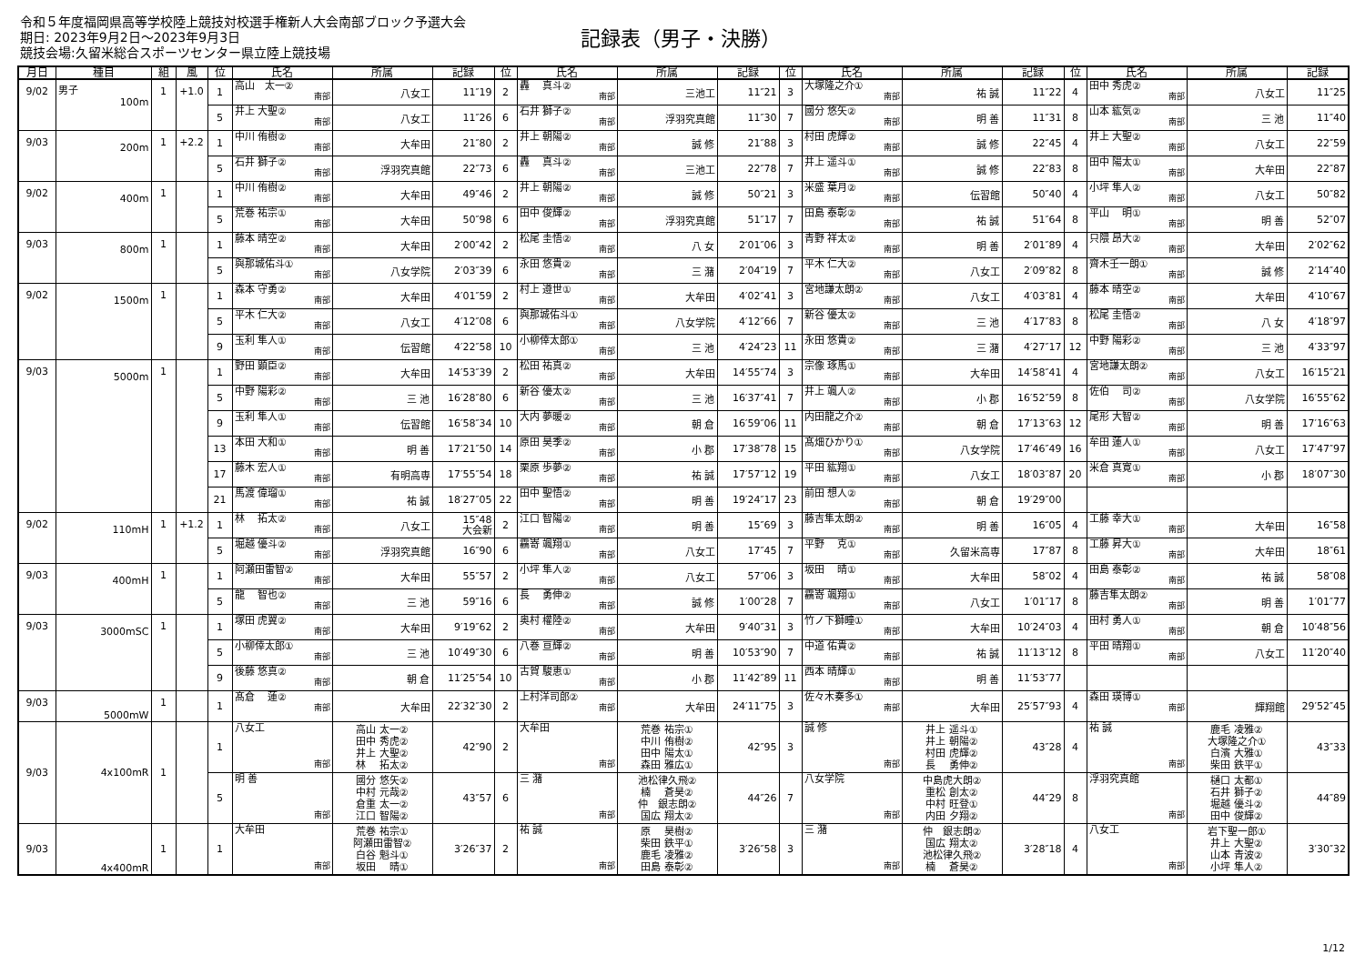令和５年度福岡県高等学校陸上競技対校選手権新人大会南部ブロック予選大会
期日: 2023年9月2日～2023年9月3日
競技会場:久留米総合スポーツセンター県立陸上競技場
記録表（男子・決勝）
| 月日 | 種目 | 組 | 風 | 位 | 氏名 | 所属 | 記録 | 位 | 氏名 | 所属 | 記録 | 位 | 氏名 | 所属 | 記録 | 位 | 氏名 | 所属 | 記録 |
| --- | --- | --- | --- | --- | --- | --- | --- | --- | --- | --- | --- | --- | --- | --- | --- | --- | --- | --- | --- |
| 9/02 | 男子 100m | 1 | +1.0 | 1 | 高山 太一② 南部 | 八女工 | 11″19 | 2 | 轟 真斗② 南部 | 三池工 | 11″21 | 3 | 大塚隆之介① 南部 | 祐 誠 | 11″22 | 4 | 田中 秀虎② 南部 | 八女工 | 11″25 |
| | | | | 5 | 井上 大聖② 南部 | 八女工 | 11″26 | 6 | 石井 獅子② 南部 | 浮羽究真館 | 11″30 | 7 | 國分 悠矢② 南部 | 明 善 | 11″31 | 8 | 山本 紘気② 南部 | 三 池 | 11″40 |
| 9/03 | 200m | 1 | +2.2 | 1 | 中川 侑樹② 南部 | 大牟田 | 21″80 | 2 | 井上 朝陽② 南部 | 誠 修 | 21″88 | 3 | 村田 虎輝② 南部 | 誠 修 | 22″45 | 4 | 井上 大聖② 南部 | 八女工 | 22″59 |
| | | | | 5 | 石井 獅子② 南部 | 浮羽究真館 | 22″73 | 6 | 轟 真斗② 南部 | 三池工 | 22″78 | 7 | 井上 遥斗① 南部 | 誠 修 | 22″83 | 8 | 田中 陽太① 南部 | 大牟田 | 22″87 |
| 9/02 | 400m | 1 | | 1 | 中川 侑樹② 南部 | 大牟田 | 49″46 | 2 | 井上 朝陽② 南部 | 誠 修 | 50″21 | 3 | 米盛 葉月② 南部 | 伝習館 | 50″40 | 4 | 小坪 隼人② 南部 | 八女工 | 50″82 |
| | | | | 5 | 荒巻 祐宗① 南部 | 大牟田 | 50″98 | 6 | 田中 俊輝② 南部 | 浮羽究真館 | 51″17 | 7 | 田島 泰彰② 南部 | 祐 誠 | 51″64 | 8 | 平山 明① 南部 | 明 善 | 52″07 |
| 9/03 | 800m | 1 | | 1 | 藤本 晴空② 南部 | 大牟田 | 2′00″42 | 2 | 松尾 圭悟② 南部 | 八 女 | 2′01″06 | 3 | 青野 祥太② 南部 | 明 善 | 2′01″89 | 4 | 只隈 昂大② 南部 | 大牟田 | 2′02″62 |
| | | | | 5 | 與那城佑斗① 南部 | 八女学院 | 2′03″39 | 6 | 永田 悠貴② 南部 | 三 潴 | 2′04″19 | 7 | 平木 仁大② 南部 | 八女工 | 2′09″82 | 8 | 齊木壬一朗① 南部 | 誠 修 | 2′14″40 |
| 9/02 | 1500m | 1 | | 1 | 森本 守勇② 南部 | 大牟田 | 4′01″59 | 2 | 村上 遵世① 南部 | 大牟田 | 4′02″41 | 3 | 宮地謙太朗② 南部 | 八女工 | 4′03″81 | 4 | 藤本 晴空② 南部 | 大牟田 | 4′10″67 |
| | | | | 5 | 平木 仁大② 南部 | 八女工 | 4′12″08 | 6 | 與那城佑斗① 南部 | 八女学院 | 4′12″66 | 7 | 新谷 優太② 南部 | 三 池 | 4′17″83 | 8 | 松尾 圭悟② 南部 | 八 女 | 4′18″97 |
| | | | | 9 | 玉利 隼人① 南部 | 伝習館 | 4′22″58 | 10 | 小柳倖太郎① 南部 | 三 池 | 4′24″23 | 11 | 永田 悠貴② 南部 | 三 潴 | 4′27″17 | 12 | 中野 陽彩② 南部 | 三 池 | 4′33″97 |
| 9/03 | 5000m | 1 | | 1 | 野田 顕臣② 南部 | 大牟田 | 14′53″39 | 2 | 松田 祐真② 南部 | 大牟田 | 14′55″74 | 3 | 宗像 琢馬① 南部 | 大牟田 | 14′58″41 | 4 | 宮地謙太朗② 南部 | 八女工 | 16′15″21 |
| | | | | 5 | 中野 陽彩② 南部 | 三 池 | 16′28″80 | 6 | 新谷 優太② 南部 | 三 池 | 16′37″41 | 7 | 井上 颯人② 南部 | 小 郡 | 16′52″59 | 8 | 佐伯 司② 南部 | 八女学院 | 16′55″62 |
| | | | | 9 | 玉利 隼人① 南部 | 伝習館 | 16′58″34 | 10 | 大内 夢暖② 南部 | 朝 倉 | 16′59″06 | 11 | 内田龍之介② 南部 | 朝 倉 | 17′13″63 | 12 | 尾形 大智② 南部 | 明 善 | 17′16″63 |
| | | | | 13 | 本田 大和① 南部 | 明 善 | 17′21″50 | 14 | 原田 昊季② 南部 | 小 郡 | 17′38″78 | 15 | 髙畑ひかり① 南部 | 八女学院 | 17′46″49 | 16 | 牟田 蓮人① 南部 | 八女工 | 17′47″97 |
| | | | | 17 | 藤木 宏人① 南部 | 有明高専 | 17′55″54 | 18 | 栗原 歩夢② 南部 | 祐 誠 | 17′57″12 | 19 | 平田 紘翔① 南部 | 八女工 | 18′03″87 | 20 | 米倉 真寛① 南部 | 小 郡 | 18′07″30 |
| | | | | 21 | 馬渡 偉瑠① 南部 | 祐 誠 | 18′27″05 | 22 | 田中 聖悟② 南部 | 明 善 | 19′24″17 | 23 | 前田 想人② 南部 | 朝 倉 | 19′29″00 | | | | |
| 9/02 | 110mH | 1 | +1.2 | 1 | 林 拓太② 南部 | 八女工 | 15″48 大会新 | 2 | 江口 智陽② 南部 | 明 善 | 15″69 | 3 | 藤吉隼太朗② 南部 | 明 善 | 16″05 | 4 | 工藤 幸大① 南部 | 大牟田 | 16″58 |
| | | | | 5 | 堀越 優斗② 南部 | 浮羽究真館 | 16″90 | 6 | 靏嵜 颯翔① 南部 | 八女工 | 17″45 | 7 | 平野 克① 南部 | 久留米高専 | 17″87 | 8 | 工藤 昇大① 南部 | 大牟田 | 18″61 |
| 9/03 | 400mH | 1 | | 1 | 阿瀬田雷智② 南部 | 大牟田 | 55″57 | 2 | 小坪 隼人② 南部 | 八女工 | 57″06 | 3 | 坂田 晴① 南部 | 大牟田 | 58″02 | 4 | 田島 泰彰② 南部 | 祐 誠 | 58″08 |
| | | | | 5 | 龍 智也② 南部 | 三 池 | 59″16 | 6 | 長 勇伸② 南部 | 誠 修 | 1′00″28 | 7 | 靏嵜 颯翔① 南部 | 八女工 | 1′01″17 | 8 | 藤吉隼太朗② 南部 | 明 善 | 1′01″77 |
| 9/03 | 3000mSC | 1 | | 1 | 塚田 虎翼② 南部 | 大牟田 | 9′19″62 | 2 | 奥村 權陸② 南部 | 大牟田 | 9′40″31 | 3 | 竹ノ下獅瞳① 南部 | 大牟田 | 10′24″03 | 4 | 田村 勇人① 南部 | 朝 倉 | 10′48″56 |
| | | | | 5 | 小柳倖太郎① 南部 | 三 池 | 10′49″30 | 6 | 八巻 亘輝② 南部 | 明 善 | 10′53″90 | 7 | 中道 佑貴② 南部 | 祐 誠 | 11′13″12 | 8 | 平田 晴翔① 南部 | 八女工 | 11′20″40 |
| | | | | 9 | 後藤 悠真② 南部 | 朝 倉 | 11′25″54 | 10 | 古賀 駿恵① 南部 | 小 郡 | 11′42″89 | 11 | 西本 晴輝① 南部 | 明 善 | 11′53″77 | | | | |
| 9/03 | 5000mW | 1 | | 1 | 髙倉 蓮② 南部 | 大牟田 | 22′32″30 | 2 | 上村洋司郎② 南部 | 大牟田 | 24′11″75 | 3 | 佐々木奏多① 南部 | 大牟田 | 25′57″93 | 4 | 森田 瑛博① 南部 | 輝翔館 | 29′52″45 |
| 9/03 | 4x100mR | 1 | | 1 | 八女工 南部 | 高山 太一② 田中 秀虎② 井上 大聖② 林 拓太② | 42″90 | 2 | 大牟田 南部 | 荒巻 祐宗① 中川 侑樹② 田中 陽太① 森田 雅広① | 42″95 | 3 | 誠 修 南部 | 井上 遥斗① 井上 朝陽② 村田 虎輝② 長 勇伸② | 43″28 | 4 | 祐 誠 南部 | 鹿毛 凌雅② 大塚隆之介① 白濱 大雅① 柴田 鉄平① | 43″33 |
| | | | | 5 | 明 善 南部 | 國分 悠矢② 中村 元哉② 倉重 太一② 江口 智陽② | 43″57 | 6 | 三 潴 南部 | 池松律久飛② 楠 蒼昊② 仲 銀志朗② 国広 翔太② | 44″26 | 7 | 八女学院 南部 | 中島虎大朗② 重松 創太② 中村 旺登① 内田 夕翔② | 44″29 | 8 | 浮羽究真館 南部 | 樋口 太都① 石井 獅子② 堀越 優斗② 田中 俊輝② | 44″89 |
| 9/03 | 4x400mR | 1 | | 1 | 大牟田 南部 | 荒巻 祐宗① 阿瀬田雷智② 白谷 魁斗① 坂田 晴① | 3′26″37 | 2 | 祐 誠 南部 | 原 昊樹② 柴田 鉄平① 鹿毛 凌雅② 田島 泰彰② | 3′26″58 | 3 | 三 潴 南部 | 仲 銀志朗② 国広 翔太② 池松律久飛② 楠 蒼昊② | 3′28″18 | 4 | 八女工 南部 | 岩下聖一郎① 井上 大聖② 山本 青波② 小坪 隼人② | 3′30″32 |
1/12